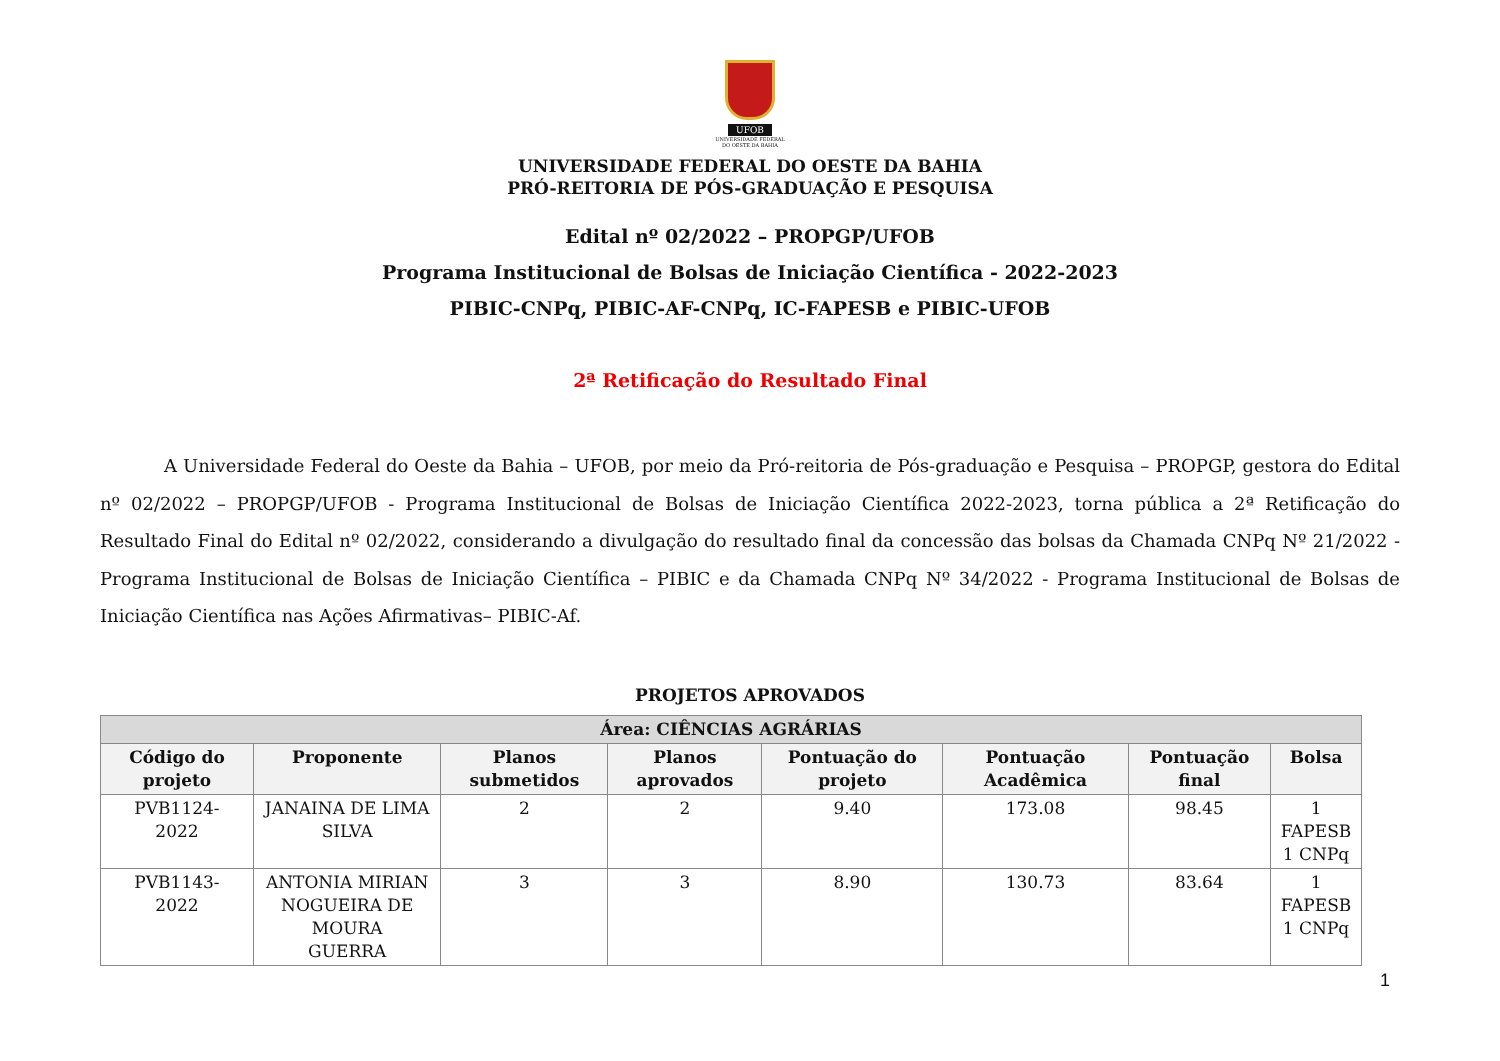UFOB
UNIVERSIDADE FEDERAL
DO OESTE DA BAHIA
UNIVERSIDADE FEDERAL DO OESTE DA BAHIA
PRÓ-REITORIA DE PÓS-GRADUAÇÃO E PESQUISA
Edital nº 02/2022 – PROPGP/UFOB
Programa Institucional de Bolsas de Iniciação Científica - 2022-2023
PIBIC-CNPq, PIBIC-AF-CNPq, IC-FAPESB e PIBIC-UFOB
2ª Retificação do Resultado Final
A Universidade Federal do Oeste da Bahia – UFOB, por meio da Pró-reitoria de Pós-graduação e Pesquisa – PROPGP, gestora do Edital nº 02/2022 – PROPGP/UFOB - Programa Institucional de Bolsas de Iniciação Científica 2022-2023, torna pública a 2ª Retificação do Resultado Final do Edital nº 02/2022, considerando a divulgação do resultado final da concessão das bolsas da Chamada CNPq Nº 21/2022 -Programa Institucional de Bolsas de Iniciação Científica – PIBIC e da Chamada CNPq Nº 34/2022 - Programa Institucional de Bolsas de Iniciação Científica nas Ações Afirmativas– PIBIC-Af.
PROJETOS APROVADOS
| Área: CIÊNCIAS AGRÁRIAS | | | | | | | |
| --- | --- | --- | --- | --- | --- | --- | --- |
| Código do projeto | Proponente | Planos submetidos | Planos aprovados | Pontuação do projeto | Pontuação Acadêmica | Pontuação final | Bolsa |
| PVB1124- 2022 | JANAINA DE LIMA SILVA | 2 | 2 | 9.40 | 173.08 | 98.45 | 1 FAPESB 1 CNPq |
| PVB1143- 2022 | ANTONIA MIRIAN NOGUEIRA DE MOURA GUERRA | 3 | 3 | 8.90 | 130.73 | 83.64 | 1 FAPESB 1 CNPq |
1